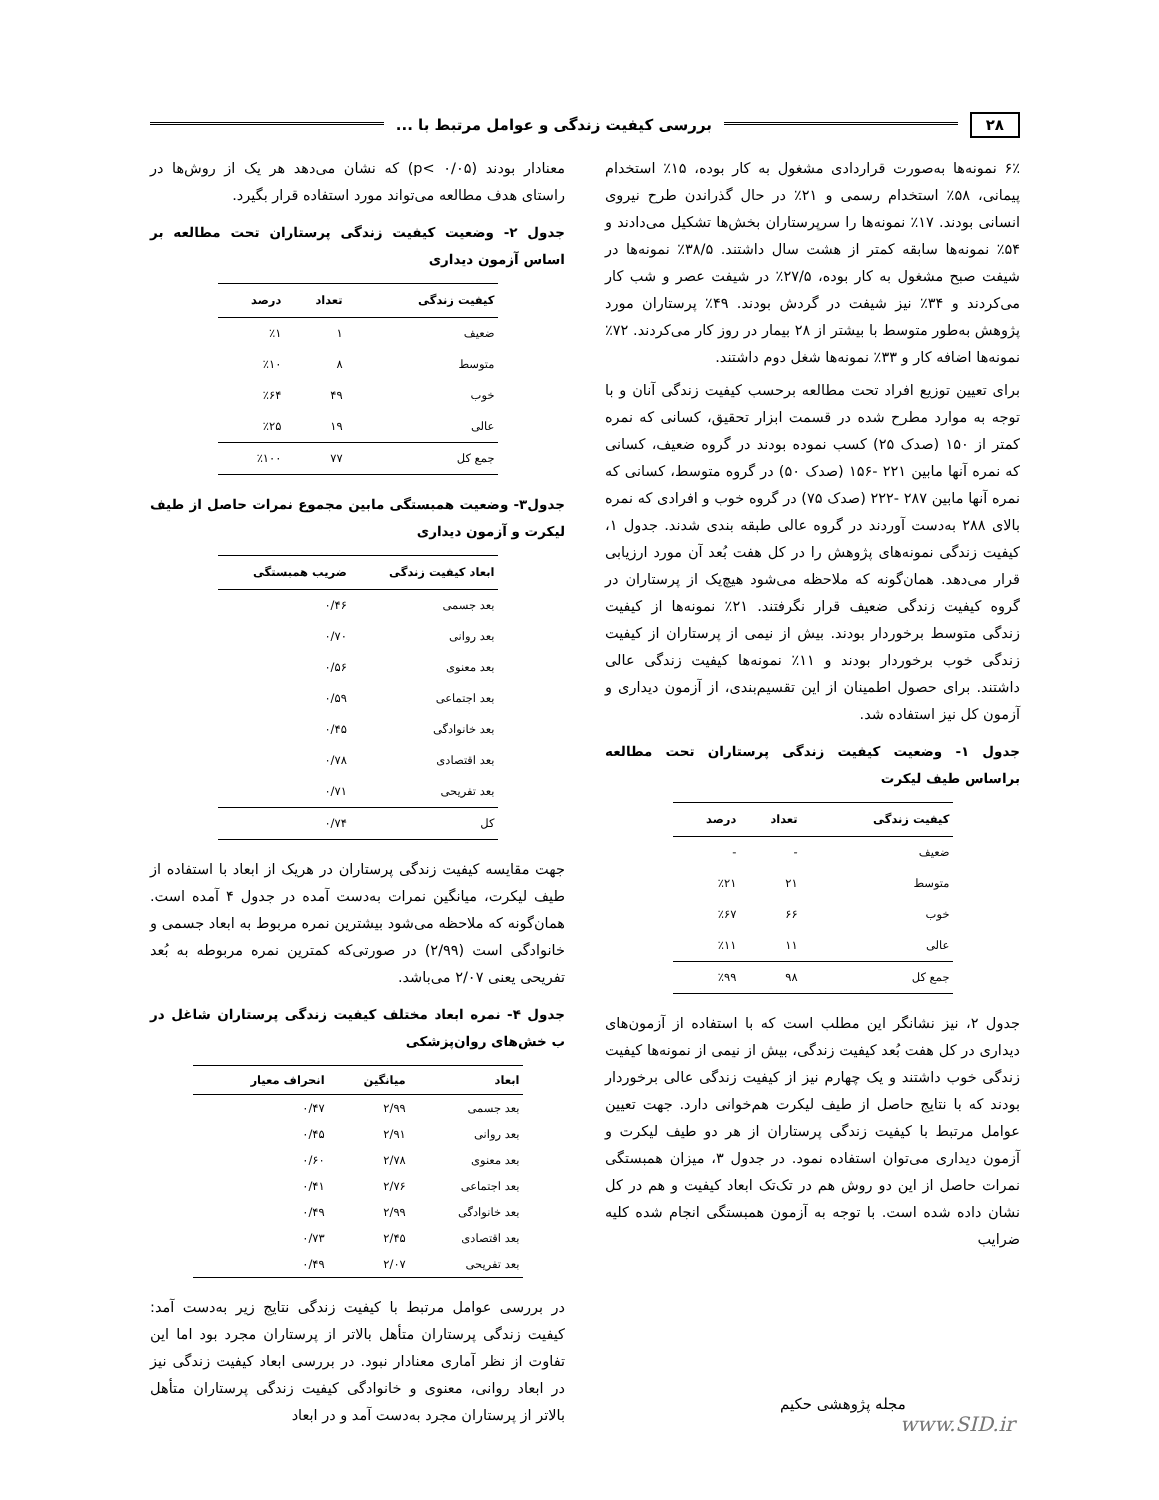۲۸ بررسی کیفیت زندگی و عوامل مرتبط با ...
۶٪ نمونه‌ها به‌صورت قراردادی مشغول به کار بوده، ۱۵٪ استخدام پیمانی، ۵۸٪ استخدام رسمی و ۲۱٪ در حال گذراندن طرح نیروی انسانی بودند. ۱۷٪ نمونه‌ها را سرپرستاران بخش‌ها تشکیل می‌دادند و ۵۴٪ نمونه‌ها سابقه کمتر از هشت سال داشتند. ۳۸/۵٪ نمونه‌ها در شیفت صبح مشغول به کار بوده، ۲۷/۵٪ در شیفت عصر و شب کار می‌کردند و ۳۴٪ نیز شیفت در گردش بودند. ۴۹٪ پرستاران مورد پژوهش به‌طور متوسط با بیشتر از ۲۸ بیمار در روز کار می‌کردند. ۷۲٪ نمونه‌ها اضافه کار و ۳۳٪ نمونه‌ها شغل دوم داشتند.
برای تعیین توزیع افراد تحت مطالعه برحسب کیفیت زندگی آنان و با توجه به موارد مطرح شده در قسمت ابزار تحقیق، کسانی که نمره کمتر از ۱۵۰ (صدک ۲۵) کسب نموده بودند در گروه ضعیف، کسانی که نمره آنها مابین ۲۲۱ -۱۵۶ (صدک ۵۰) در گروه متوسط، کسانی که نمره آنها مابین ۲۸۷ -۲۲۲ (صدک ۷۵) در گروه خوب و افرادی که نمره بالای ۲۸۸ به‌دست آوردند در گروه عالی طبقه بندی شدند. جدول ۱، کیفیت زندگی نمونه‌های پژوهش را در کل هفت بُعد آن مورد ارزیابی قرار می‌دهد. همان‌گونه که ملاحظه می‌شود هیچ‌یک از پرستاران در گروه کیفیت زندگی ضعیف قرار نگرفتند. ۲۱٪ نمونه‌ها از کیفیت زندگی متوسط برخوردار بودند. بیش از نیمی از پرستاران از کیفیت زندگی خوب برخوردار بودند و ۱۱٪ نمونه‌ها کیفیت زندگی عالی داشتند. برای حصول اطمینان از این تقسیم‌بندی، از آزمون دیداری و آزمون کل نیز استفاده شد.
جدول ۱- وضعیت کیفیت زندگی پرستاران تحت مطالعه براساس طیف لیکرت
| کیفیت زندگی | تعداد | درصد |
| --- | --- | --- |
| ضعیف | - | - |
| متوسط | ۲۱ | ٪۲۱ |
| خوب | ۶۶ | ٪۶۷ |
| عالی | ۱۱ | ٪۱۱ |
| جمع کل | ۹۸ | ٪۹۹ |
جدول ۲، نیز نشانگر این مطلب است که با استفاده از آزمون‌های دیداری در کل هفت بُعد کیفیت زندگی، بیش از نیمی از نمونه‌ها کیفیت زندگی خوب داشتند و یک چهارم نیز از کیفیت زندگی عالی برخوردار بودند که با نتایج حاصل از طیف لیکرت هم‌خوانی دارد. جهت تعیین عوامل مرتبط با کیفیت زندگی پرستاران از هر دو طیف لیکرت و آزمون دیداری می‌توان استفاده نمود. در جدول ۳، میزان همبستگی نمرات حاصل از این دو روش هم در تک‌تک ابعاد کیفیت و هم در کل نشان داده شده است. با توجه به آزمون همبستگی انجام شده کلیه ضرایب
معنادار بودند (p< ۰/۰۵) که نشان می‌دهد هر یک از روش‌ها در راستای هدف مطالعه می‌تواند مورد استفاده قرار بگیرد.
جدول ۲- وضعیت کیفیت زندگی پرستاران تحت مطالعه بر اساس آزمون دیداری
| کیفیت زندگی | تعداد | درصد |
| --- | --- | --- |
| ضعیف | ۱ | ٪۱ |
| متوسط | ۸ | ٪۱۰ |
| خوب | ۴۹ | ٪۶۴ |
| عالی | ۱۹ | ٪۲۵ |
| جمع کل | ۷۷ | ٪۱۰۰ |
جدول۳- وضعیت همبستگی مابین مجموع نمرات حاصل از طیف لیکرت و آزمون دیداری
| ابعاد کیفیت زندگی | ضریب همبستگی |
| --- | --- |
| بعد جسمی | ۰/۴۶ |
| بعد روانی | ۰/۷۰ |
| بعد معنوی | ۰/۵۶ |
| بعد اجتماعی | ۰/۵۹ |
| بعد خانوادگی | ۰/۴۵ |
| بعد اقتصادی | ۰/۷۸ |
| بعد تفریحی | ۰/۷۱ |
| کل | ۰/۷۴ |
جهت مقایسه کیفیت زندگی پرستاران در هریک از ابعاد با استفاده از طیف لیکرت، میانگین نمرات به‌دست آمده در جدول ۴ آمده است. همان‌گونه که ملاحظه می‌شود بیشترین نمره مربوط به ابعاد جسمی و خانوادگی است (۲/۹۹) در صورتی‌که کمترین نمره مربوطه به بُعد تفریحی یعنی ۲/۰۷ می‌باشد.
جدول ۴- نمره ابعاد مختلف کیفیت زندگی پرستاران شاغل در ب خش‌های روان‌پزشکی
| ابعاد | میانگین | انحراف معیار |
| --- | --- | --- |
| بعد جسمی | ۲/۹۹ | ۰/۴۷ |
| بعد روانی | ۲/۹۱ | ۰/۴۵ |
| بعد معنوی | ۲/۷۸ | ۰/۶۰ |
| بعد اجتماعی | ۲/۷۶ | ۰/۴۱ |
| بعد خانوادگی | ۲/۹۹ | ۰/۴۹ |
| بعد اقتصادی | ۲/۴۵ | ۰/۷۳ |
| بعد تفریحی | ۲/۰۷ | ۰/۴۹ |
در بررسی عوامل مرتبط با کیفیت زندگی نتایج زیر به‌دست آمد: کیفیت زندگی پرستاران متأهل بالاتر از پرستاران مجرد بود اما این تفاوت از نظر آماری معنادار نبود. در بررسی ابعاد کیفیت زندگی نیز در ابعاد روانی، معنوی و خانوادگی کیفیت زندگی پرستاران متأهل بالاتر از پرستاران مجرد به‌دست آمد و در ابعاد
مجله پژوهشی حکیم
www.SID.ir